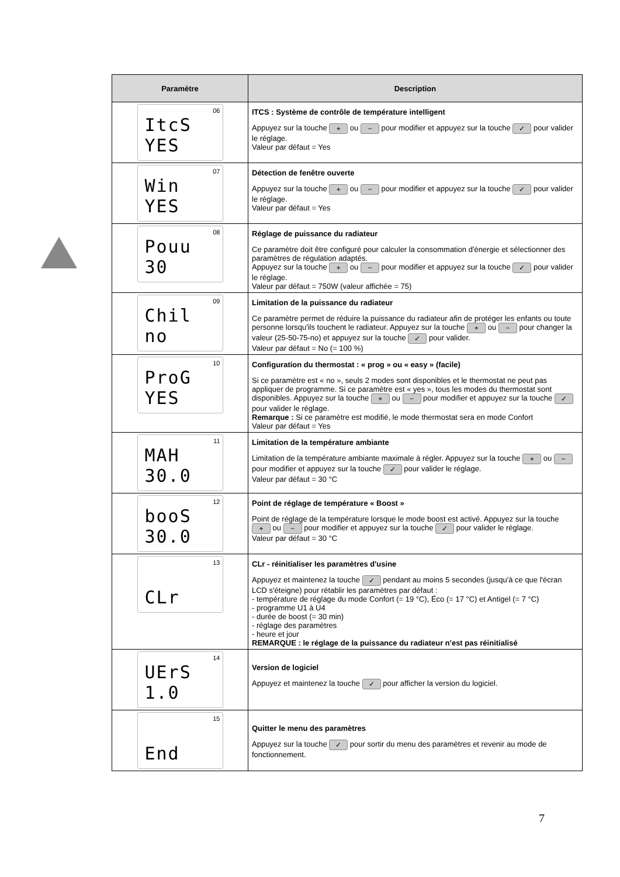| Paramètre | Description |
| --- | --- |
| 06 ItcS YES | ITCS : Système de contrôle de température intelligent Appuyez sur la touche + ou − pour modifier et appuyez sur la touche ✓ pour valider le réglage. Valeur par défaut = Yes |
| 07 Win YES | Détection de fenêtre ouverte Appuyez sur la touche + ou − pour modifier et appuyez sur la touche ✓ pour valider le réglage. Valeur par défaut = Yes |
| 08 Pouu 30 | Réglage de puissance du radiateur Ce paramètre doit être configuré pour calculer la consommation d'énergie et sélectionner des paramètres de régulation adaptés. Appuyez sur la touche + ou − pour modifier et appuyez sur la touche ✓ pour valider le réglage. Valeur par défaut = 750W (valeur affichée = 75) |
| 09 Chil no | Limitation de la puissance du radiateur Ce paramètre permet de réduire la puissance du radiateur afin de protéger les enfants ou toute personne lorsqu'ils touchent le radiateur. Appuyez sur la touche + ou − pour changer la valeur (25-50-75-no) et appuyez sur la touche ✓ pour valider. Valeur par défaut = No (= 100 %) |
| 10 ProG YES | Configuration du thermostat : « prog » ou « easy » (facile) Si ce paramètre est « no », seuls 2 modes sont disponibles et le thermostat ne peut pas appliquer de programme. Si ce paramètre est « yes », tous les modes du thermostat sont disponibles. Appuyez sur la touche + ou − pour modifier et appuyez sur la touche ✓ pour valider le réglage. Remarque : Si ce paramètre est modifié, le mode thermostat sera en mode Confort Valeur par défaut = Yes |
| 11 MAH 30.0 | Limitation de la température ambiante Limitation de la température ambiante maximale à régler. Appuyez sur la touche + ou − pour modifier et appuyez sur la touche ✓ pour valider le réglage. Valeur par défaut = 30 °C |
| 12 booS 30.0 | Point de réglage de température « Boost » Point de réglage de la température lorsque le mode boost est activé. Appuyez sur la touche + ou − pour modifier et appuyez sur la touche ✓ pour valider le réglage. Valeur par défaut = 30 °C |
| 13 CLr | CLr - réinitialiser les paramètres d'usine Appuyez et maintenez la touche ✓ pendant au moins 5 secondes (jusqu'à ce que l'écran LCD s'éteigne) pour rétablir les paramètres par défaut : - température de réglage du mode Confort (= 19 °C), Éco (= 17 °C) et Antigel (= 7 °C) - programme U1 à U4 - durée de boost (= 30 min) - réglage des paramètres - heure et jour REMARQUE : le réglage de la puissance du radiateur n'est pas réinitialisé |
| 14 UErS 1.0 | Version de logiciel Appuyez et maintenez la touche ✓ pour afficher la version du logiciel. |
| 15 End | Quitter le menu des paramètres Appuyez sur la touche ✓ pour sortir du menu des paramètres et revenir au mode de fonctionnement. |
7